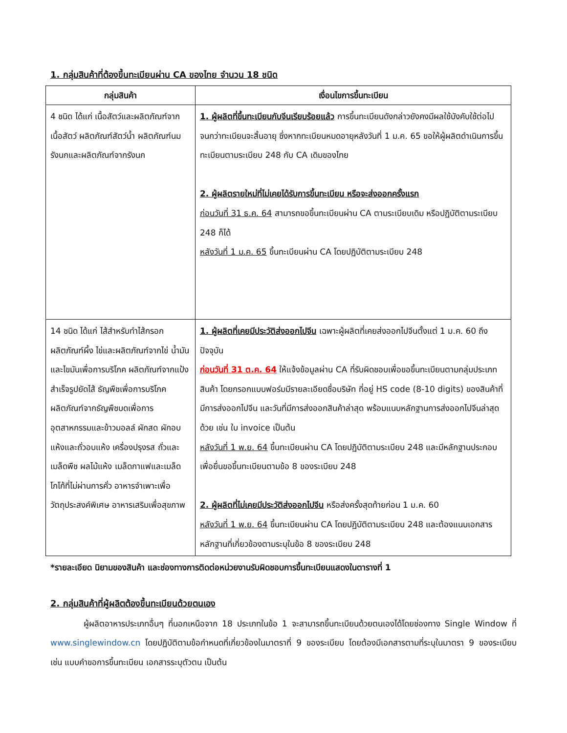1. กลุ่มสินค้าที่ต้องขึ้นทะเบียนผ่าน CA ของไทย จำนวน 18 ชนิด
| กลุ่มสินค้า | เงื่อนไขการขึ้นทะเบียน |
| --- | --- |
| 4 ชนิด ได้แก่ เนื้อสัตว์และผลิตภัณฑ์จากเนื้อสัตว์ ผลิตภัณฑ์สัตว์น้ำ ผลิตภัณฑ์นม รังนกและผลิตภัณฑ์จากรังนก | 1. ผู้ผลิตที่ขึ้นทะเบียนกับจีนเรียบร้อยแล้ว การขึ้นทะเบียนดังกล่าวยังคงมีผลใช้บังคับใช้ต่อไป จนกว่าทะเบียนจะสิ้นอายุ ซึ่งหากทะเบียนหมดอายุหลังวันที่ 1 ม.ค. 65 ขอให้ผู้ผลิตดำเนินการขึ้นทะเบียนตามระเบียบ 248 กับ CA เดิมของไทย 2. ผู้ผลิตรายใหม่ที่ไม่เคยได้รับการขึ้นทะเบียน หรือจะส่งออกครั้งแรก ก่อนวันที่ 31 ธ.ค. 64 สามารถขอขึ้นทะเบียนผ่าน CA ตามระเบียบเดิม หรือปฏิบัติตามระเบียบ 248 ก็ได้ หลังวันที่ 1 ม.ค. 65 ขึ้นทะเบียนผ่าน CA โดยปฏิบัติตามระเบียบ 248 |
| 14 ชนิด ได้แก่ ไส้สำหรับทำไส้กรอก ผลิตภัณฑ์ผึ้ง ไข่และผลิตภัณฑ์จากไข่ น้ำมันและไขมันเพื่อการบริโภค ผลิตภัณฑ์จากแป้งสำเร็จรูปยัดไส้ ธัญพืชเพื่อการบริโภค ผลิตภัณฑ์จากธัญพืชบดเพื่อการอุตสาหกรรมและข้าวมอลล์ ผักสด ผักอบแห้งและถั่วอบแห้ง เครื่องปรุงรส ถั่วและเมล็ดพืช ผลไม้แห้ง เมล็ดกาแฟและเมล็ดโกโก้ที่ไม่ผ่านการคั่ว อาหารจำเพาะเพื่อวัตถุประสงค์พิเศษ อาหารเสริมเพื่อสุขภาพ | 1. ผู้ผลิตที่เคยมีประวัติส่งออกไปจีน เฉพาะผู้ผลิตที่เคยส่งออกไปจีนตั้งแต่ 1 ม.ค. 60 ถึงปัจจุบัน ก่อนวันที่ 31 ต.ค. 64 ให้แจ้งข้อมูลผ่าน CA ที่รับผิดชอบเพื่อขอขึ้นทะเบียนตามกลุ่มประเภทสินค้า โดยกรอกแบบฟอร์มมีรายละเอียดชื่อบริษัท ที่อยู่ HS code (8-10 digits) ของสินค้าที่มีการส่งออกไปจีน และวันที่มีการส่งออกสินค้าล่าสุด พร้อมแนบหลักฐานการส่งออกไปจีนล่าสุดด้วย เช่น ใบ invoice เป็นต้น หลังวันที่ 1 พ.ย. 64 ขึ้นทะเบียนผ่าน CA โดยปฏิบัติตามระเบียบ 248 และมีหลักฐานประกอบเพื่อยื่นขอขึ้นทะเบียนตามข้อ 8 ของระเบียบ 248 2. ผู้ผลิตที่ไม่เคยมีประวัติส่งออกไปจีน หรือส่งครั้งสุดท้ายก่อน 1 ม.ค. 60 หลังวันที่ 1 พ.ย. 64 ขึ้นทะเบียนผ่าน CA โดยปฏิบัติตามระเบียบ 248 และต้องแนบเอกสารหลักฐานที่เกี่ยวข้องตามระบุในข้อ 8 ของระเบียบ 248 |
*รายละเอียด นิยามของสินค้า และช่องทางการติดต่อหน่วยงานรับผิดชอบการขึ้นทะเบียนแสดงในตารางที่ 1
2. กลุ่มสินค้าที่ผู้ผลิตต้องขึ้นทะเบียนด้วยตนเอง
ผู้ผลิตอาหารประเภทอื่นๆ ที่นอกเหนือจาก 18 ประเภทในข้อ 1 จะสามารถขึ้นทะเบียนด้วยตนเองได้โดยช่องทาง Single Window ที่ www.singlewindow.cn โดยปฏิบัติตามข้อกำหนดที่เกี่ยวข้องในมาตราที่ 9 ของระเบียบ โดยต้องมีเอกสารตามที่ระบุในมาตรา 9 ของระเบียบ เช่น แบบคำขอการขึ้นทะเบียน เอกสารระบุตัวตน เป็นต้น